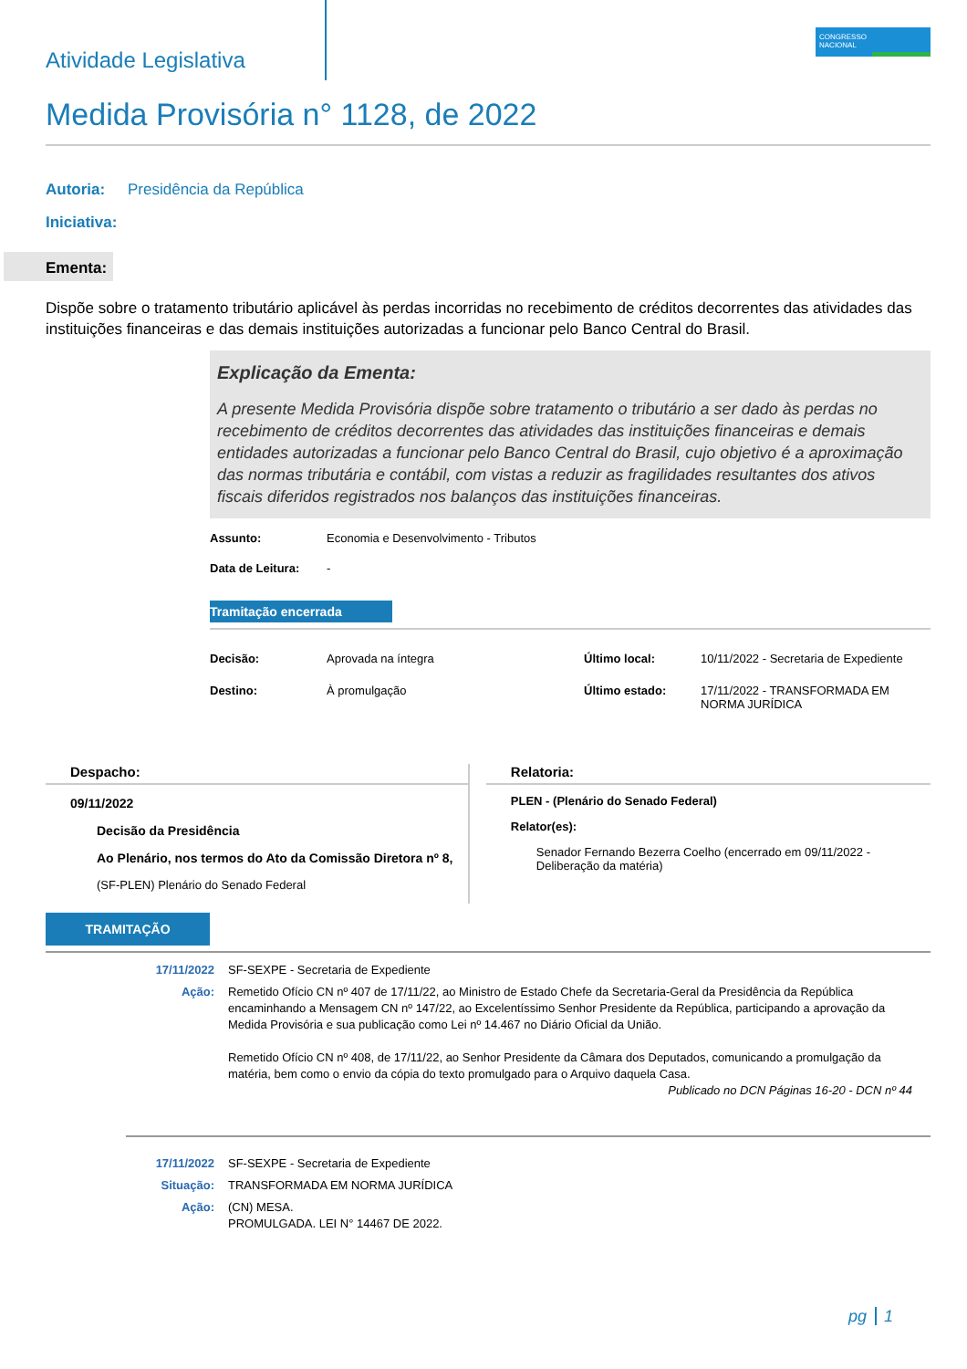CONGRESSO
NACIONAL
Atividade Legislativa
Medida Provisória n° 1128, de 2022
Autoria: Presidência da República
Iniciativa:
Ementa:
Dispõe sobre o tratamento tributário aplicável às perdas incorridas no recebimento de créditos decorrentes das atividades das instituições financeiras e das demais instituições autorizadas a funcionar pelo Banco Central do Brasil.
Explicação da Ementa:
A presente Medida Provisória dispõe sobre tratamento o tributário a ser dado às perdas no recebimento de créditos decorrentes das atividades das instituições financeiras e demais entidades autorizadas a funcionar pelo Banco Central do Brasil, cujo objetivo é a aproximação das normas tributária e contábil, com vistas a reduzir as fragilidades resultantes dos ativos fiscais diferidos registrados nos balanços das instituições financeiras.
Assunto: Economia e Desenvolvimento - Tributos
Data de Leitura: -
Tramitação encerrada
Decisão: Aprovada na íntegra
Destino: À promulgação
Último local: 10/11/2022 - Secretaria de Expediente
Último estado: 17/11/2022 - TRANSFORMADA EM
NORMA JURÍDICA
Despacho:
09/11/2022
Decisão da Presidência
Ao Plenário, nos termos do Ato da Comissão Diretora nº 8,
(SF-PLEN) Plenário do Senado Federal
Relatoria:
PLEN - (Plenário do Senado Federal)
Relator(es):
Senador Fernando Bezerra Coelho (encerrado em 09/11/2022 - Deliberação da matéria)
TRAMITAÇÃO
17/11/2022 SF-SEXPE - Secretaria de Expediente
Ação: Remetido Ofício CN nº 407 de 17/11/22, ao Ministro de Estado Chefe da Secretaria-Geral da Presidência da República encaminhando a Mensagem CN nº 147/22, ao Excelentíssimo Senhor Presidente da República, participando a aprovação da Medida Provisória e sua publicação como Lei nº 14.467 no Diário Oficial da União.
Remetido Ofício CN nº 408, de 17/11/22, ao Senhor Presidente da Câmara dos Deputados, comunicando a promulgação da matéria, bem como o envio da cópia do texto promulgado para o Arquivo daquela Casa.
Publicado no DCN Páginas 16-20 - DCN nº 44
17/11/2022 SF-SEXPE - Secretaria de Expediente
Situação: TRANSFORMADA EM NORMA JURÍDICA
Ação: (CN) MESA.
PROMULGADA. LEI N° 14467 DE 2022.
pg 1